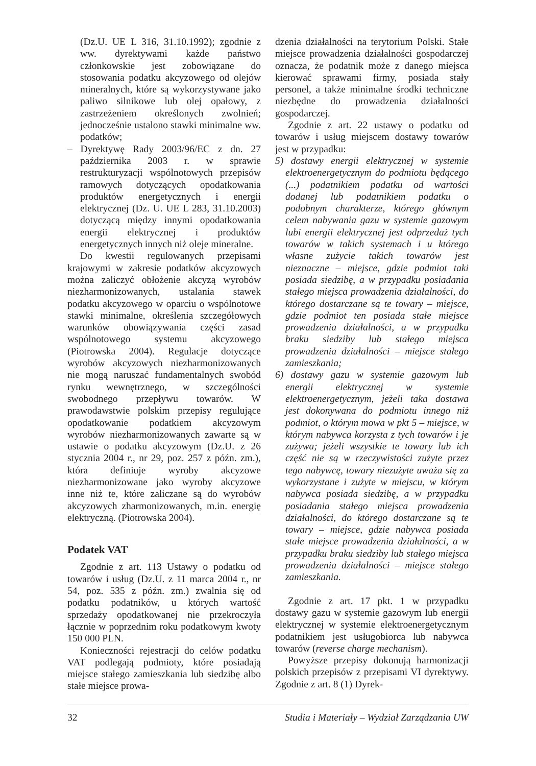(Dz.U. UE L 316, 31.10.1992); zgodnie z ww. dyrektywami każde państwo członkowskie jest zobowiązane do stosowania podatku akcyzowego od olejów mineralnych, które są wykorzystywane jako paliwo silnikowe lub olej opałowy, z zastrzeżeniem określonych zwolnień; jednocześnie ustalono stawki minimalne ww. podatków;
– Dyrektywę Rady 2003/96/EC z dn. 27 października 2003 r. w sprawie restrukturyzacji wspólnotowych przepisów ramowych dotyczących opodatkowania produktów energetycznych i energii elektrycznej (Dz. U. UE L 283, 31.10.2003) dotyczącą między innymi opodatkowania energii elektrycznej i produktów energetycznych innych niż oleje mineralne.
Do kwestii regulowanych przepisami krajowymi w zakresie podatków akcyzowych można zaliczyć obłożenie akcyzą wyrobów niezharmonizowanych, ustalania stawek podatku akcyzowego w oparciu o wspólnotowe stawki minimalne, określenia szczegółowych warunków obowiązywania części zasad wspólnotowego systemu akcyzowego (Piotrowska 2004). Regulacje dotyczące wyrobów akcyzowych niezharmonizowanych nie mogą naruszać fundamentalnych swobód rynku wewnętrznego, w szczególności swobodnego przepływu towarów. W prawodawstwie polskim przepisy regulujące opodatkowanie podatkiem akcyzowym wyrobów niezharmonizowanych zawarte są w ustawie o podatku akcyzowym (Dz.U. z 26 stycznia 2004 r., nr 29, poz. 257 z późn. zm.), która definiuje wyroby akcyzowe niezharmonizowane jako wyroby akcyzowe inne niż te, które zaliczane są do wyrobów akcyzowych zharmonizowanych, m.in. energię elektryczną. (Piotrowska 2004).
Podatek VAT
Zgodnie z art. 113 Ustawy o podatku od towarów i usług (Dz.U. z 11 marca 2004 r., nr 54, poz. 535 z późn. zm.) zwalnia się od podatku podatników, u których wartość sprzedaży opodatkowanej nie przekroczyła łącznie w poprzednim roku podatkowym kwoty 150 000 PLN.
Konieczności rejestracji do celów podatku VAT podlegają podmioty, które posiadają miejsce stałego zamieszkania lub siedzibę albo stałe miejsce prowa-
dzenia działalności na terytorium Polski. Stałe miejsce prowadzenia działalności gospodarczej oznacza, że podatnik może z danego miejsca kierować sprawami firmy, posiada stały personel, a także minimalne środki techniczne niezbędne do prowadzenia działalności gospodarczej.
Zgodnie z art. 22 ustawy o podatku od towarów i usług miejscem dostawy towarów jest w przypadku:
5) dostawy energii elektrycznej w systemie elektroenergetycznym do podmiotu będącego (...) podatnikiem podatku od wartości dodanej lub podatnikiem podatku o podobnym charakterze, którego głównym celem nabywania gazu w systemie gazowym lubi energii elektrycznej jest odprzedaż tych towarów w takich systemach i u którego własne zużycie takich towarów jest nieznaczne – miejsce, gdzie podmiot taki posiada siedzibę, a w przypadku posiadania stałego miejsca prowadzenia działalności, do którego dostarczane są te towary – miejsce, gdzie podmiot ten posiada stałe miejsce prowadzenia działalności, a w przypadku braku siedziby lub stałego miejsca prowadzenia działalności – miejsce stałego zamieszkania;
6) dostawy gazu w systemie gazowym lub energii elektrycznej w systemie elektroenergetycznym, jeżeli taka dostawa jest dokonywana do podmiotu innego niż podmiot, o którym mowa w pkt 5 – miejsce, w którym nabywca korzysta z tych towarów i je zużywa; jeżeli wszystkie te towary lub ich część nie są w rzeczywistości zużyte przez tego nabywcę, towary niezużyte uważa się za wykorzystane i zużyte w miejscu, w którym nabywca posiada siedzibę, a w przypadku posiadania stałego miejsca prowadzenia działalności, do którego dostarczane są te towary – miejsce, gdzie nabywca posiada stałe miejsce prowadzenia działalności, a w przypadku braku siedziby lub stałego miejsca prowadzenia działalności – miejsce stałego zamieszkania.
Zgodnie z art. 17 pkt. 1 w przypadku dostawy gazu w systemie gazowym lub energii elektrycznej w systemie elektroenergetycznym podatnikiem jest usługobiorca lub nabywca towarów (reverse charge mechanism).
Powyższe przepisy dokonują harmonizacji polskich przepisów z przepisami VI dyrektywy. Zgodnie z art. 8 (1) Dyrek-
32 Studia i Materiały – Wydział Zarządzania UW